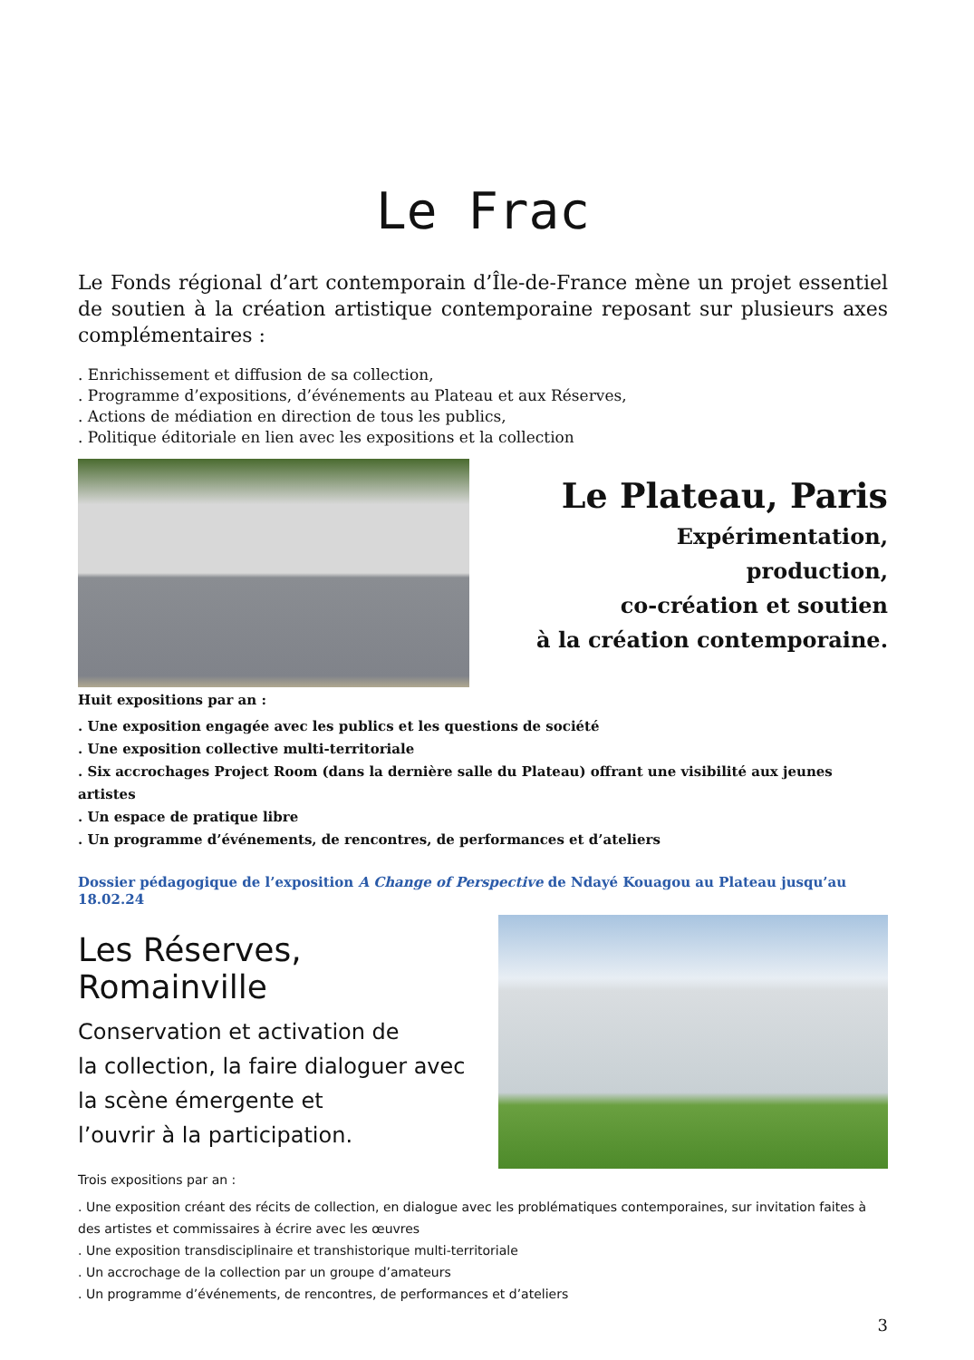Le Frac
Le Fonds régional d’art contemporain d’Île-de-France mène un projet essentiel de soutien à la création artistique contemporaine reposant sur plusieurs axes complémentaires :
. Enrichissement et diffusion de sa collection,
. Programme d’expositions, d’événements au Plateau et aux Réserves,
. Actions de médiation en direction de tous les publics,
. Politique éditoriale en lien avec les expositions et la collection
Le Plateau, Paris
Expérimentation,
production,
co-création et soutien
à la création contemporaine.
Huit expositions par an :
. Une exposition engagée avec les publics et les questions de société
. Une exposition collective multi-territoriale
. Six accrochages Project Room (dans la dernière salle du Plateau) offrant une visibilité aux jeunes artistes
. Un espace de pratique libre
. Un programme d’événements, de rencontres, de performances et d’ateliers
Dossier pédagogique de l’exposition A Change of Perspective de Ndayé Kouagou au Plateau jusqu’au 18.02.24
Les Réserves, Romainville
Conservation et activation de
la collection, la faire dialoguer avec
la scène émergente et
l’ouvrir à la participation.
Trois expositions par an :
. Une exposition créant des récits de collection, en dialogue avec les problématiques contemporaines, sur invitation faites à des artistes et commissaires à écrire avec les œuvres
. Une exposition transdisciplinaire et transhistorique multi-territoriale
. Un accrochage de la collection par un groupe d’amateurs
. Un programme d’événements, de rencontres, de performances et d’ateliers
3